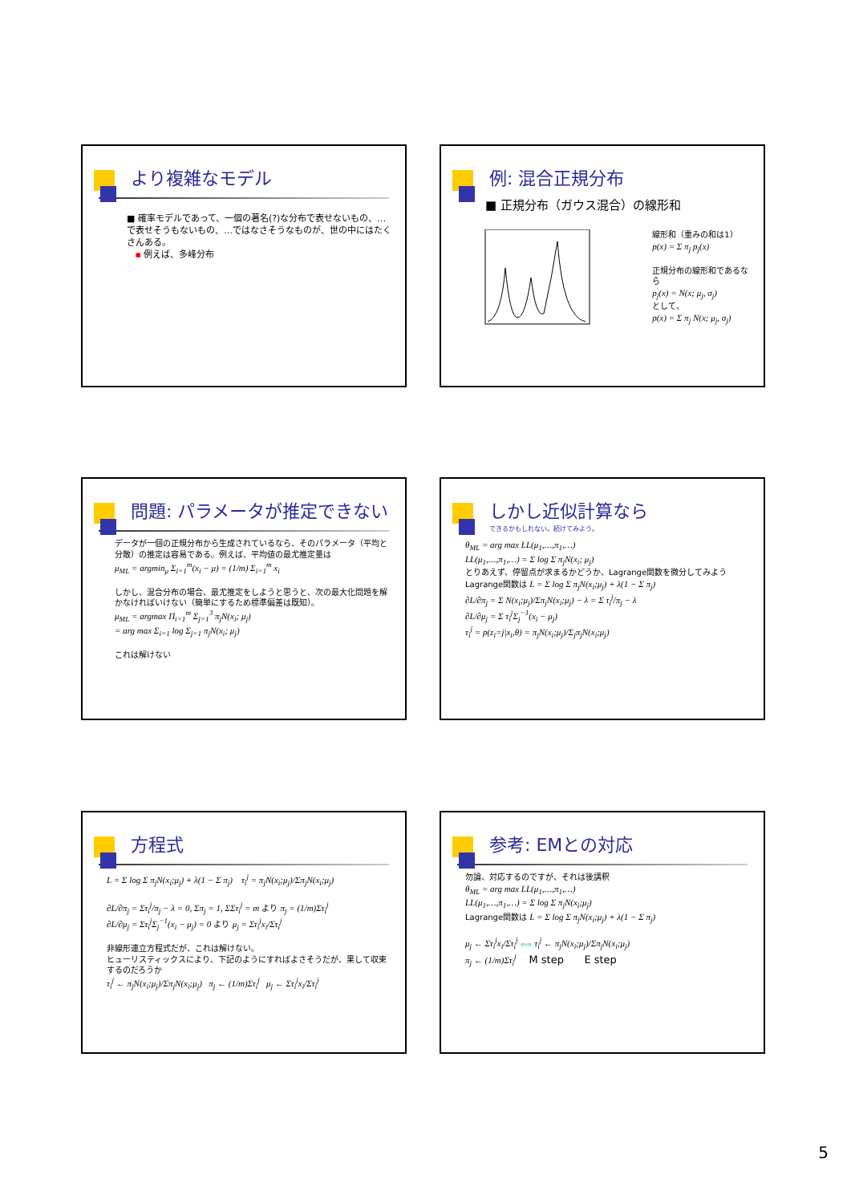より複雑なモデル
■ 確率モデルであって、一個の著名(?)な分布で表せないもの、… で表せそうもないもの、…ではなさそうなものが、世の中にはたくさんある。
▪ 例えば、多峰分布
例: 混合正規分布
■ 正規分布（ガウス混合）の線形和
線形和（重みの和は1）
p(x) = Σ π<sub>j</sub> p<sub>j</sub>(x)
正規分布の線形和であるなら
p<sub>j</sub>(x) = N(x; μ<sub>j</sub>, σ<sub>j</sub>)
として、
p(x) = Σ π<sub>j</sub> N(x; μ<sub>j</sub>, σ<sub>j</sub>)
問題: パラメータが推定できない
データが一個の正規分布から生成されているなら、そのパラメータ（平均と分散）の推定は容易である。例えば、平均値の最尤推定量は
μ<sub>ML</sub> = argmin<sub>μ</sub> Σ<sub>i=1</sub><sup>m</sup>(x<sub>i</sub> − μ) = (1/m) Σ<sub>i=1</sub><sup>m</sup> x<sub>i</sub>
しかし、混合分布の場合、最尤推定をしようと思うと、次の最大化問題を解かなければいけない（簡単にするため標準偏差は既知）。
μ<sub>ML</sub> = argmax Π<sub>i=1</sub><sup>m</sup> Σ<sub>j=1</sub><sup>3</sup> π<sub>j</sub>N(x<sub>i</sub>; μ<sub>j</sub>)
= arg max Σ<sub>i=1</sub> log Σ<sub>j=1</sub> π<sub>j</sub>N(x<sub>i</sub>; μ<sub>j</sub>)
これは解けない
しかし近似計算なら
できるかもしれない。続けてみよう。
θ<sub>ML</sub> = arg max LL(μ<sub>1</sub>,…,π<sub>1</sub>,…)
LL(μ<sub>1</sub>,…,π<sub>1</sub>,…) = Σ log Σ π<sub>j</sub>N(x<sub>i</sub>; μ<sub>j</sub>)
とりあえず、停留点が求まるかどうか、Lagrange関数を微分してみよう
Lagrange関数は L = Σ log Σ π<sub>j</sub>N(x<sub>i</sub>;μ<sub>j</sub>) + λ(1 − Σ π<sub>j</sub>)
∂L/∂π<sub>j</sub> = Σ N(x<sub>i</sub>;μ<sub>j</sub>)/Σπ<sub>j</sub>N(x<sub>i</sub>;μ<sub>j</sub>) − λ = Σ τ<sub>i</sub><sup>j</sup>/π<sub>j</sub> − λ
∂L/∂μ<sub>j</sub> = Σ τ<sub>i</sub><sup>j</sup>Σ<sub>j</sub><sup>−1</sup>(x<sub>i</sub> − μ<sub>j</sub>)
τ<sub>i</sub><sup>j</sup> = p(z<sub>i</sub>=j|x<sub>i</sub>,θ) = π<sub>j</sub>N(x<sub>i</sub>;μ<sub>j</sub>)/Σ<sub>j</sub>π<sub>j</sub>N(x<sub>i</sub>;μ<sub>j</sub>)
方程式
L = Σ log Σ π<sub>j</sub>N(x<sub>i</sub>;μ<sub>j</sub>) + λ(1 − Σ π<sub>j</sub>) τ<sub>i</sub><sup>j</sup> = π<sub>j</sub>N(x<sub>i</sub>;μ<sub>j</sub>)/Σπ<sub>j</sub>N(x<sub>i</sub>;μ<sub>j</sub>)
∂L/∂π<sub>j</sub> = Στ<sub>i</sub><sup>j</sup>/π<sub>j</sub> − λ = 0, Σπ<sub>j</sub> = 1, ΣΣτ<sub>i</sub><sup>j</sup> = m より π<sub>j</sub> = (1/m)Στ<sub>i</sub><sup>j</sup>
∂L/∂μ<sub>j</sub> = Στ<sub>i</sub><sup>j</sup>Σ<sub>j</sub><sup>−1</sup>(x<sub>i</sub> − μ<sub>j</sub>) = 0 より μ<sub>j</sub> = Στ<sub>i</sub><sup>j</sup>x<sub>i</sub>/Στ<sub>i</sub><sup>j</sup>
非線形連立方程式だが、これは解けない。
ヒューリスティックスにより、下記のようにすればよさそうだが、果して収束するのだろうか
τ<sub>i</sub><sup>j</sup> ← π<sub>j</sub>N(x<sub>i</sub>;μ<sub>j</sub>)/Σπ<sub>j</sub>N(x<sub>i</sub>;μ<sub>j</sub>) π<sub>j</sub> ← (1/m)Στ<sub>i</sub><sup>j</sup> μ<sub>j</sub> ← Στ<sub>i</sub><sup>j</sup>x<sub>i</sub>/Στ<sub>i</sub><sup>j</sup>
参考: EMとの対応
勿論、対応するのですが、それは後講釈
θ<sub>ML</sub> = arg max LL(μ<sub>1</sub>,…,π<sub>1</sub>,…)
LL(μ<sub>1</sub>,…,π<sub>1</sub>,…) = Σ log Σ π<sub>j</sub>N(x<sub>i</sub>;μ<sub>j</sub>)
Lagrange関数は L = Σ log Σ π<sub>j</sub>N(x<sub>i</sub>;μ<sub>j</sub>) + λ(1 − Σ π<sub>j</sub>)
μ<sub>j</sub> ← Στ<sub>i</sub><sup>j</sup>x<sub>i</sub>/Στ<sub>i</sub><sup>j</sup> ⟺ τ<sub>i</sub><sup>j</sup> ← π<sub>j</sub>N(x<sub>i</sub>;μ<sub>j</sub>)/Σπ<sub>j</sub>N(x<sub>i</sub>;μ<sub>j</sub>)
π<sub>j</sub> ← (1/m)Στ<sub>i</sub><sup>j</sup> M step E step
5